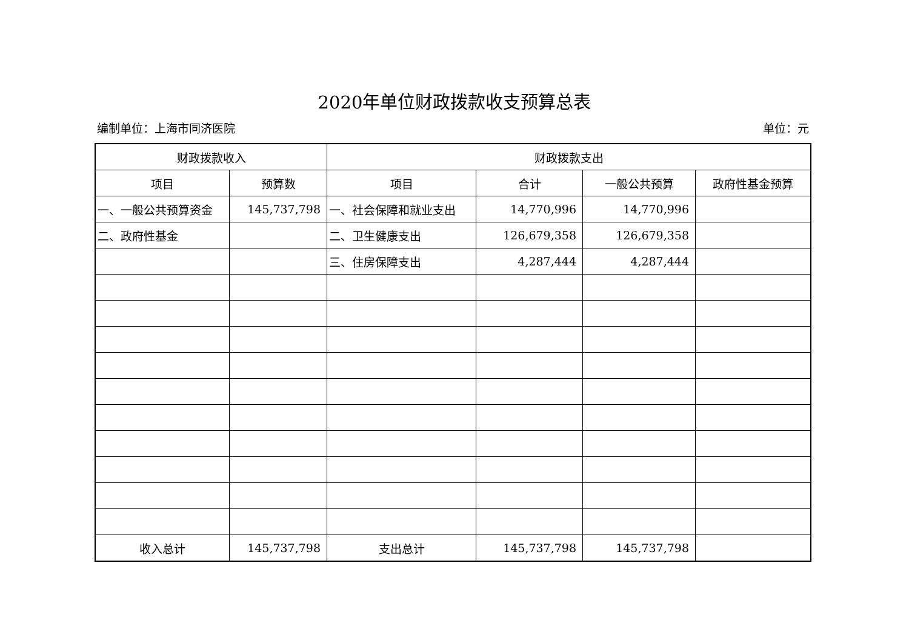2020年单位财政拨款收支预算总表
编制单位：上海市同济医院 单位：元
| 财政拨款收入 | | 财政拨款支出 | | | |
| --- | --- | --- | --- | --- | --- |
| 项目 | 预算数 | 项目 | 合计 | 一般公共预算 | 政府性基金预算 |
| 一、一般公共预算资金 | 145,737,798 | 一、社会保障和就业支出 | 14,770,996 | 14,770,996 | |
| 二、政府性基金 | | 二、卫生健康支出 | 126,679,358 | 126,679,358 | |
| | | 三、住房保障支出 | 4,287,444 | 4,287,444 | |
| 收入总计 | 145,737,798 | 支出总计 | 145,737,798 | 145,737,798 | |